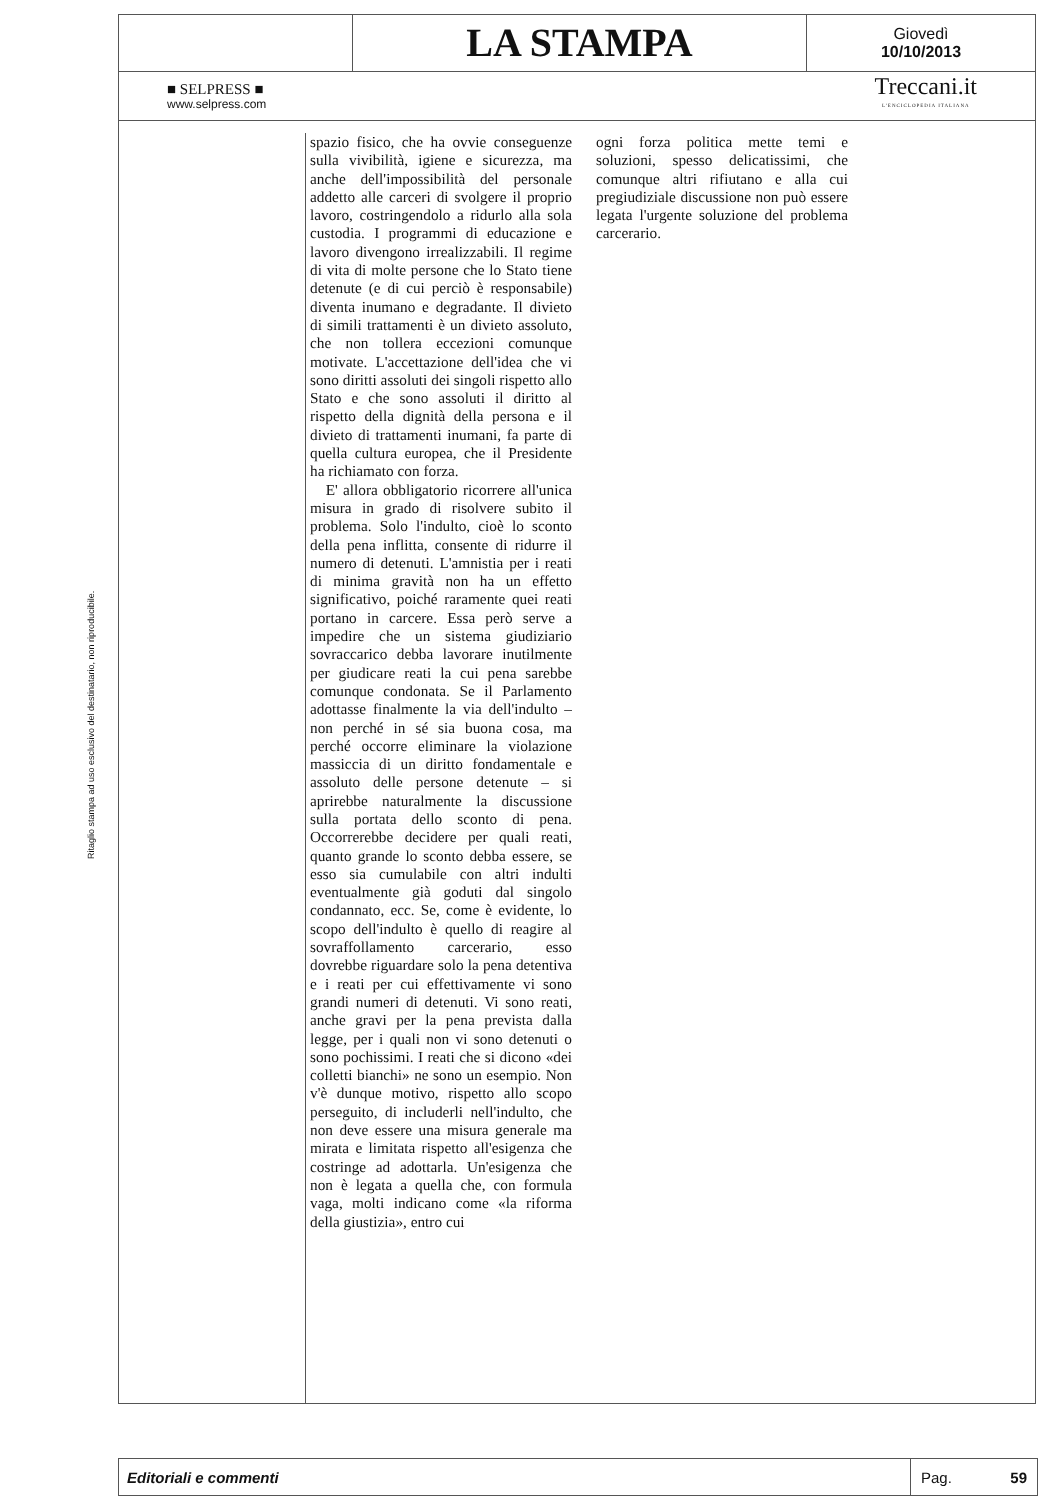Ritaglio stampa ad uso esclusivo del destinatario, non riproducibile.
LA STAMPA
Giovedì
10/10/2013
■ SELPRESS ■
www.selpress.com
Treccani.it
L'ENCICLOPEDIA ITALIANA
spazio fisico, che ha ovvie conseguenze sulla vivibilità, igiene e sicurezza, ma anche dell'impossibilità del personale addetto alle carceri di svolgere il proprio lavoro, costringendolo a ridurlo alla sola custodia. I programmi di educazione e lavoro divengono irrealizzabili. Il regime di vita di molte persone che lo Stato tiene detenute (e di cui perciò è responsabile) diventa inumano e degradante. Il divieto di simili trattamenti è un divieto assoluto, che non tollera eccezioni comunque motivate. L'accettazione dell'idea che vi sono diritti assoluti dei singoli rispetto allo Stato e che sono assoluti il diritto al rispetto della dignità della persona e il divieto di trattamenti inumani, fa parte di quella cultura europea, che il Presidente ha richiamato con forza.
E' allora obbligatorio ricorrere all'unica misura in grado di risolvere subito il problema. Solo l'indulto, cioè lo sconto della pena inflitta, consente di ridurre il numero di detenuti. L'amnistia per i reati di minima gravità non ha un effetto significativo, poiché raramente quei reati portano in carcere. Essa però serve a impedire che un sistema giudiziario sovraccarico debba lavorare inutilmente per giudicare reati la cui pena sarebbe comunque condonata. Se il Parlamento adottasse finalmente la via dell'indulto – non perché in sé sia buona cosa, ma perché occorre eliminare la violazione massiccia di un diritto fondamentale e assoluto delle persone detenute – si aprirebbe naturalmente la discussione sulla portata dello sconto di pena. Occorrerebbe decidere per quali reati, quanto grande lo sconto debba essere, se esso sia cumulabile con altri indulti eventualmente già goduti dal singolo condannato, ecc. Se, come è evidente, lo scopo dell'indulto è quello di reagire al sovraffollamento carcerario, esso dovrebbe riguardare solo la pena detentiva e i reati per cui effettivamente vi sono grandi numeri di detenuti. Vi sono reati, anche gravi per la pena prevista dalla legge, per i quali non vi sono detenuti o sono pochissimi. I reati che si dicono «dei colletti bianchi» ne sono un esempio. Non v'è dunque motivo, rispetto allo scopo perseguito, di includerli nell'indulto, che non deve essere una misura generale ma mirata e limitata rispetto all'esigenza che costringe ad adottarla. Un'esigenza che non è legata a quella che, con formula vaga, molti indicano come «la riforma della giustizia», entro cui
ogni forza politica mette temi e soluzioni, spesso delicatissimi, che comunque altri rifiutano e alla cui pregiudiziale discussione non può essere legata l'urgente soluzione del problema carcerario.
Editoriali e commenti
Pag. 59